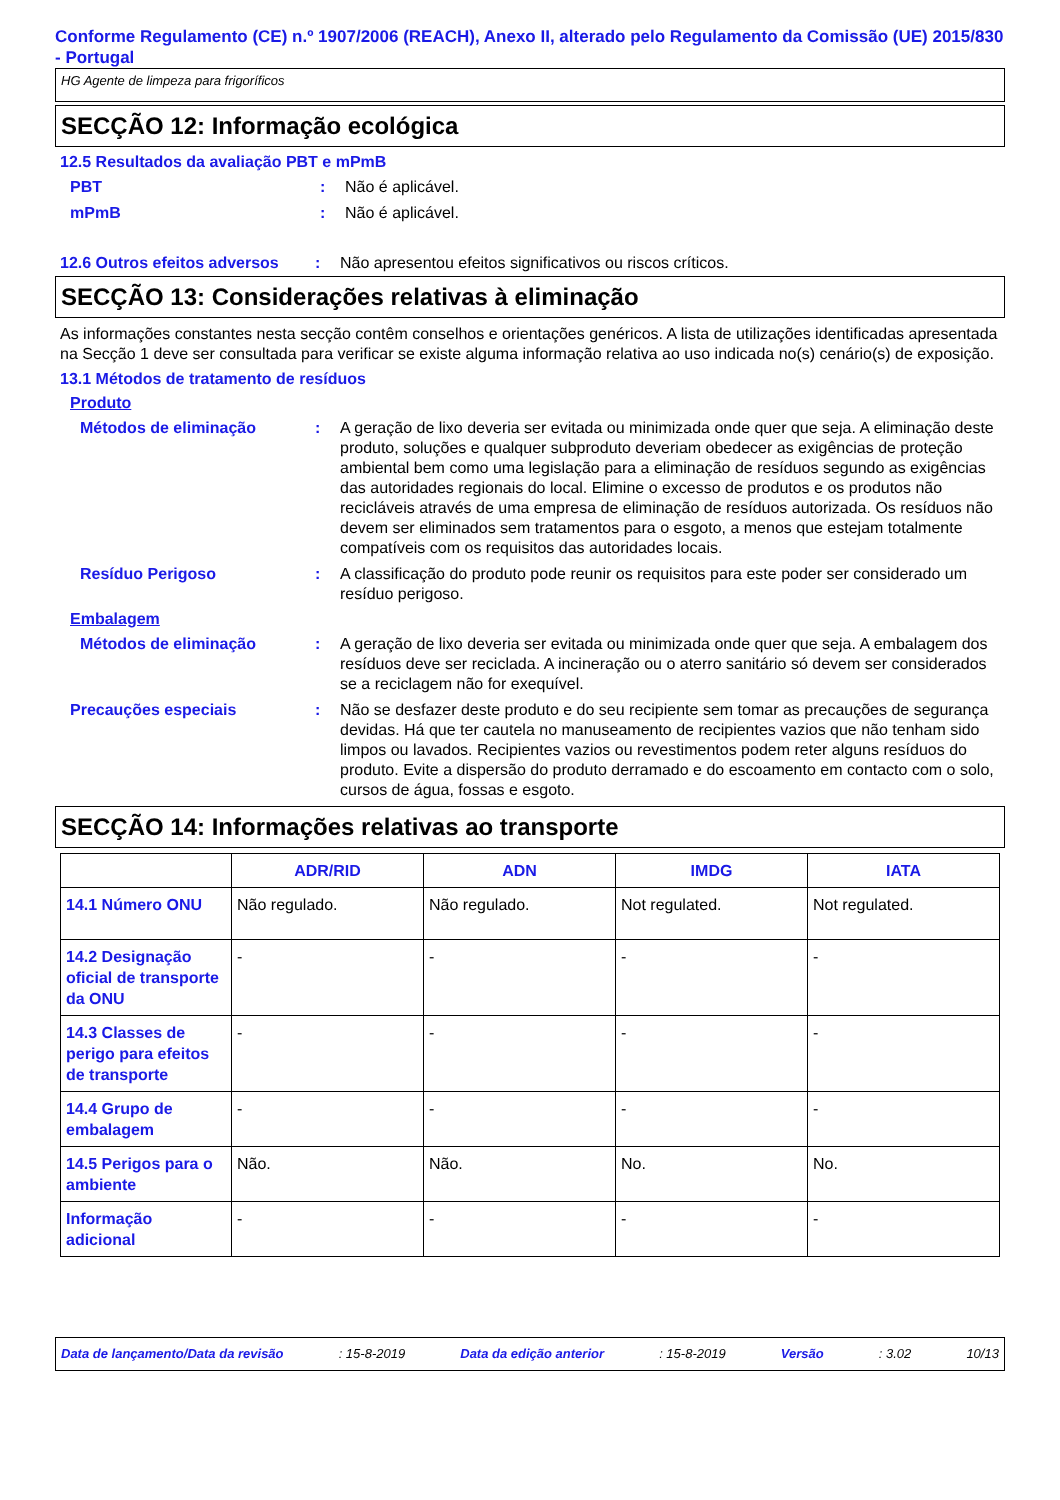Conforme Regulamento (CE) n.º 1907/2006 (REACH), Anexo II, alterado pelo Regulamento da Comissão (UE) 2015/830 - Portugal
HG Agente de limpeza para frigoríficos
SECÇÃO 12: Informação ecológica
12.5 Resultados da avaliação PBT e mPmB
PBT : Não é aplicável.
mPmB : Não é aplicável.
12.6 Outros efeitos adversos
: Não apresentou efeitos significativos ou riscos críticos.
SECÇÃO 13: Considerações relativas à eliminação
As informações constantes nesta secção contêm conselhos e orientações genéricos. A lista de utilizações identificadas apresentada na Secção 1 deve ser consultada para verificar se existe alguma informação relativa ao uso indicada no(s) cenário(s) de exposição.
13.1 Métodos de tratamento de resíduos
Produto
Métodos de eliminação : A geração de lixo deveria ser evitada ou minimizada onde quer que seja. A eliminação deste produto, soluções e qualquer subproduto deveriam obedecer as exigências de proteção ambiental bem como uma legislação para a eliminação de resíduos segundo as exigências das autoridades regionais do local. Elimine o excesso de produtos e os produtos não recicláveis através de uma empresa de eliminação de resíduos autorizada. Os resíduos não devem ser eliminados sem tratamentos para o esgoto, a menos que estejam totalmente compatíveis com os requisitos das autoridades locais.
Resíduo Perigoso : A classificação do produto pode reunir os requisitos para este poder ser considerado um resíduo perigoso.
Embalagem
Métodos de eliminação : A geração de lixo deveria ser evitada ou minimizada onde quer que seja. A embalagem dos resíduos deve ser reciclada. A incineração ou o aterro sanitário só devem ser considerados se a reciclagem não for exequível.
Precauções especiais : Não se desfazer deste produto e do seu recipiente sem tomar as precauções de segurança devidas. Há que ter cautela no manuseamento de recipientes vazios que não tenham sido limpos ou lavados. Recipientes vazios ou revestimentos podem reter alguns resíduos do produto. Evite a dispersão do produto derramado e do escoamento em contacto com o solo, cursos de água, fossas e esgoto.
SECÇÃO 14: Informações relativas ao transporte
| | ADR/RID | ADN | IMDG | IATA |
| --- | --- | --- | --- | --- |
| 14.1 Número ONU | Não regulado. | Não regulado. | Not regulated. | Not regulated. |
| 14.2 Designação oficial de transporte da ONU | - | - | - | - |
| 14.3 Classes de perigo para efeitos de transporte | - | - | - | - |
| 14.4 Grupo de embalagem | - | - | - | - |
| 14.5 Perigos para o ambiente | Não. | Não. | No. | No. |
| Informação adicional | - | - | - | - |
Data de lançamento/Data da revisão : 15-8-2019 Data da edição anterior : 15-8-2019 Versão : 3.02 10/13